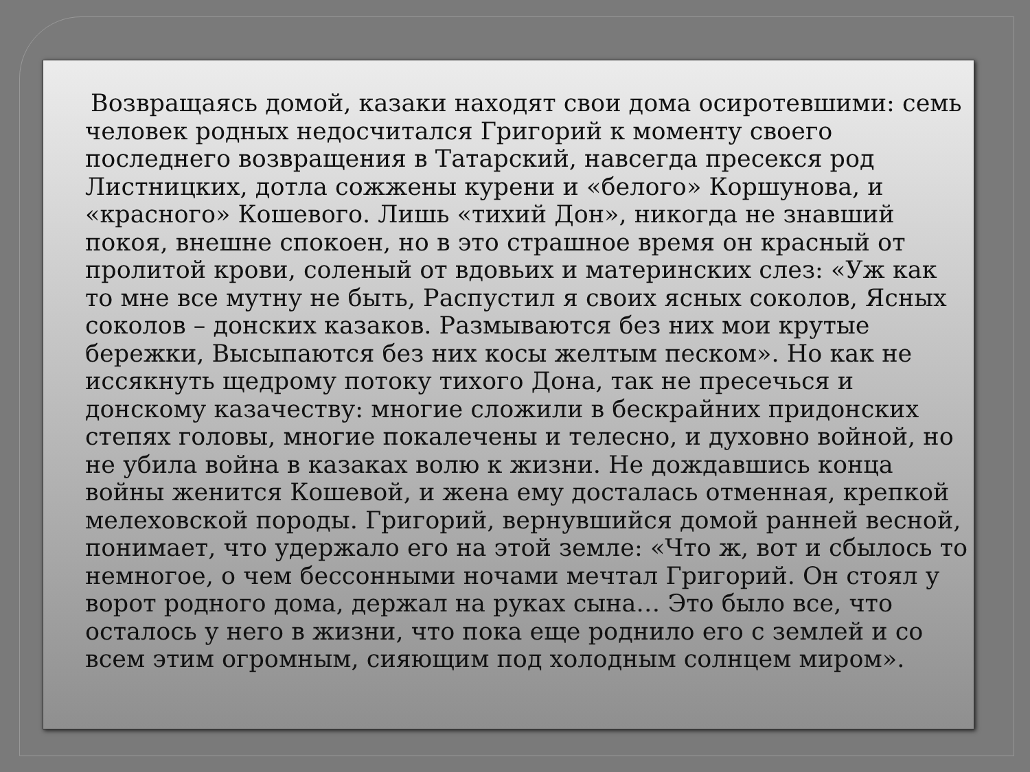Возвращаясь домой, казаки находят свои дома осиротевшими: семь человек родных недосчитался Григорий к моменту своего последнего возвращения в Татарский, навсегда пресекся род Листницких, дотла сожжены курени и «белого» Коршунова, и «красного» Кошевого. Лишь «тихий Дон», никогда не знавший покоя, внешне спокоен, но в это страшное время он красный от пролитой крови, соленый от вдовьих и материнских слез: «Уж как то мне все мутну не быть, Распустил я своих ясных соколов, Ясных соколов – донских казаков. Размываются без них мои крутые бережки, Высыпаются без них косы желтым песком». Но как не иссякнуть щедрому потоку тихого Дона, так не пресечься и донскому казачеству: многие сложили в бескрайних придонских степях головы, многие покалечены и телесно, и духовно войной, но не убила война в казаках волю к жизни. Не дождавшись конца войны женится Кошевой, и жена ему досталась отменная, крепкой мелеховской породы. Григорий, вернувшийся домой ранней весной, понимает, что удержало его на этой земле: «Что ж, вот и сбылось то немногое, о чем бессонными ночами мечтал Григорий. Он стоял у ворот родного дома, держал на руках сына… Это было все, что осталось у него в жизни, что пока еще роднило его с землей и со всем этим огромным, сияющим под холодным солнцем миром».